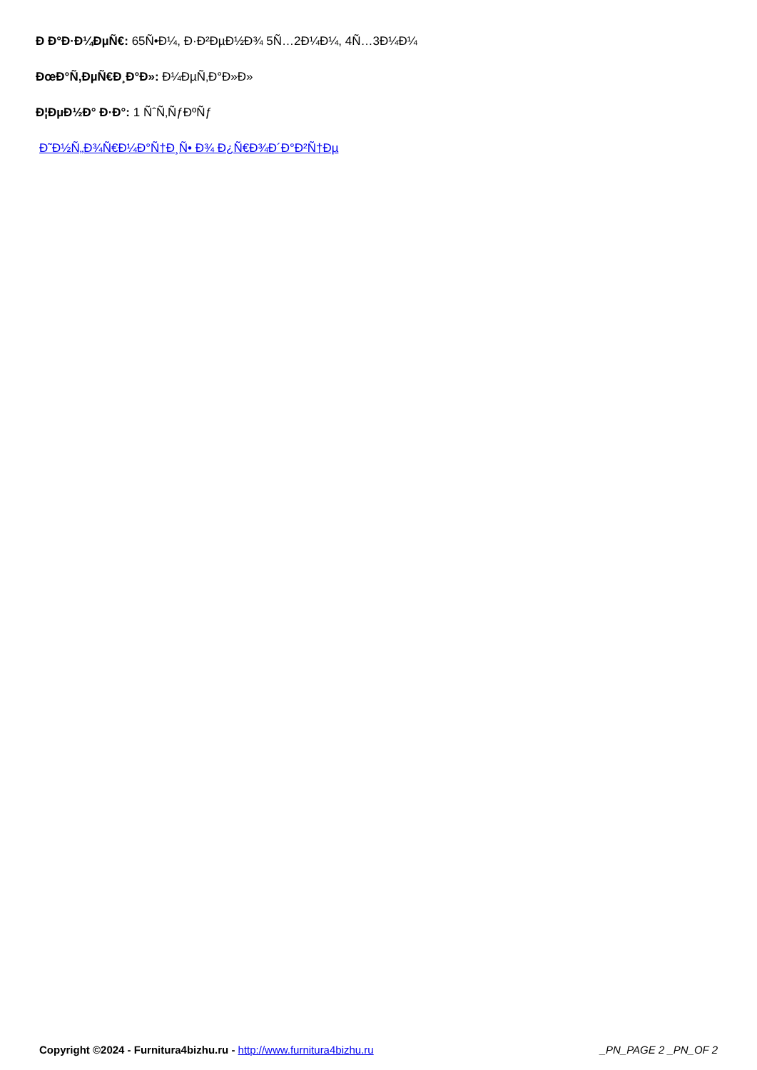Ð Ð°Ð·Ð¼ÐµÑ€: 65Ñ•Ð¼, Ð·Ð²ÐµÐ½Ð¾ 5Ñ…2Ð¼Ð¼, 4Ñ…3Ð¼Ð¼
ÐœÐ°Ñ‚ÐµÑ€Ð¸Ð°Ð»: Ð¼ÐµÑ‚Ð°Ð»Ð»
Ð¦ÐµÐ½Ð° Ð·Ð°: 1 ÑˆÑ‚ÑƒÐºÑƒ
Ð˜Ð½Ñ„Ð¾Ñ€Ð¼Ð°Ñ†Ð¸Ñ• Ð¾ Ð¿Ñ€Ð¾Ð´Ð°Ð²Ñ†Ðµ
Copyright ©2024 - Furnitura4bizhu.ru - http://www.furnitura4bizhu.ru _PN_PAGE 2 _PN_OF 2